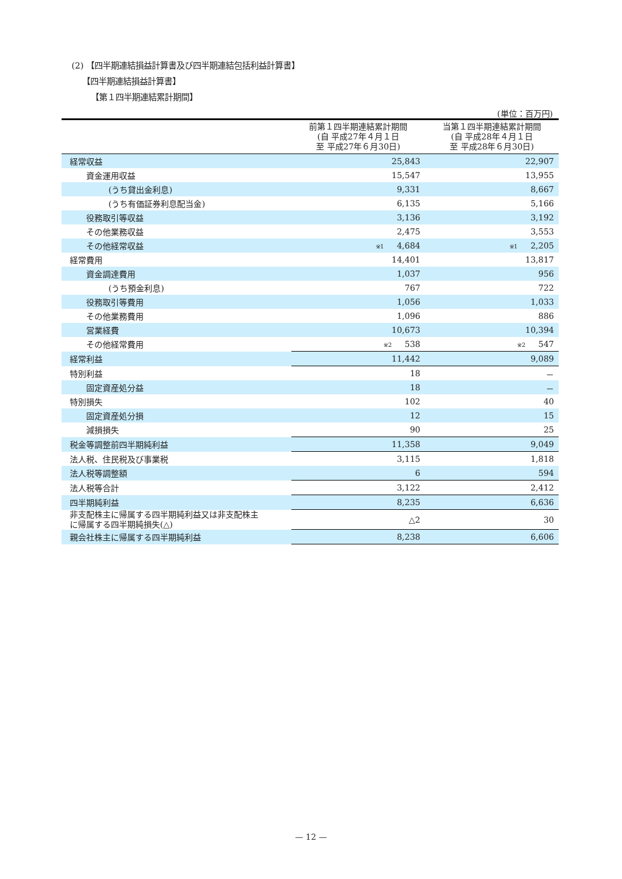(2) 【四半期連結損益計算書及び四半期連結包括利益計算書】
【四半期連結損益計算書】
【第１四半期連結累計期間】
(単位：百万円)
| | 前第１四半期連結累計期間 (自 平成27年４月１日 至 平成27年６月30日) | 当第１四半期連結累計期間 (自 平成28年４月１日 至 平成28年６月30日) |
| --- | --- | --- |
| 経常収益 | 25,843 | 22,907 |
| 資金運用収益 | 15,547 | 13,955 |
| (うち貸出金利息) | 9,331 | 8,667 |
| (うち有価証券利息配当金) | 6,135 | 5,166 |
| 役務取引等収益 | 3,136 | 3,192 |
| その他業務収益 | 2,475 | 3,553 |
| その他経常収益 | ※1 4,684 | ※1 2,205 |
| 経常費用 | 14,401 | 13,817 |
| 資金調達費用 | 1,037 | 956 |
| (うち預金利息) | 767 | 722 |
| 役務取引等費用 | 1,056 | 1,033 |
| その他業務費用 | 1,096 | 886 |
| 営業経費 | 10,673 | 10,394 |
| その他経常費用 | ※2 538 | ※2 547 |
| 経常利益 | 11,442 | 9,089 |
| 特別利益 | 18 | － |
| 固定資産処分益 | 18 | － |
| 特別損失 | 102 | 40 |
| 固定資産処分損 | 12 | 15 |
| 減損損失 | 90 | 25 |
| 税金等調整前四半期純利益 | 11,358 | 9,049 |
| 法人税、住民税及び事業税 | 3,115 | 1,818 |
| 法人税等調整額 | 6 | 594 |
| 法人税等合計 | 3,122 | 2,412 |
| 四半期純利益 | 8,235 | 6,636 |
| 非支配株主に帰属する四半期純利益又は非支配株主 に帰属する四半期純損失(△) | △2 | 30 |
| 親会社株主に帰属する四半期純利益 | 8,238 | 6,606 |
— 12 —